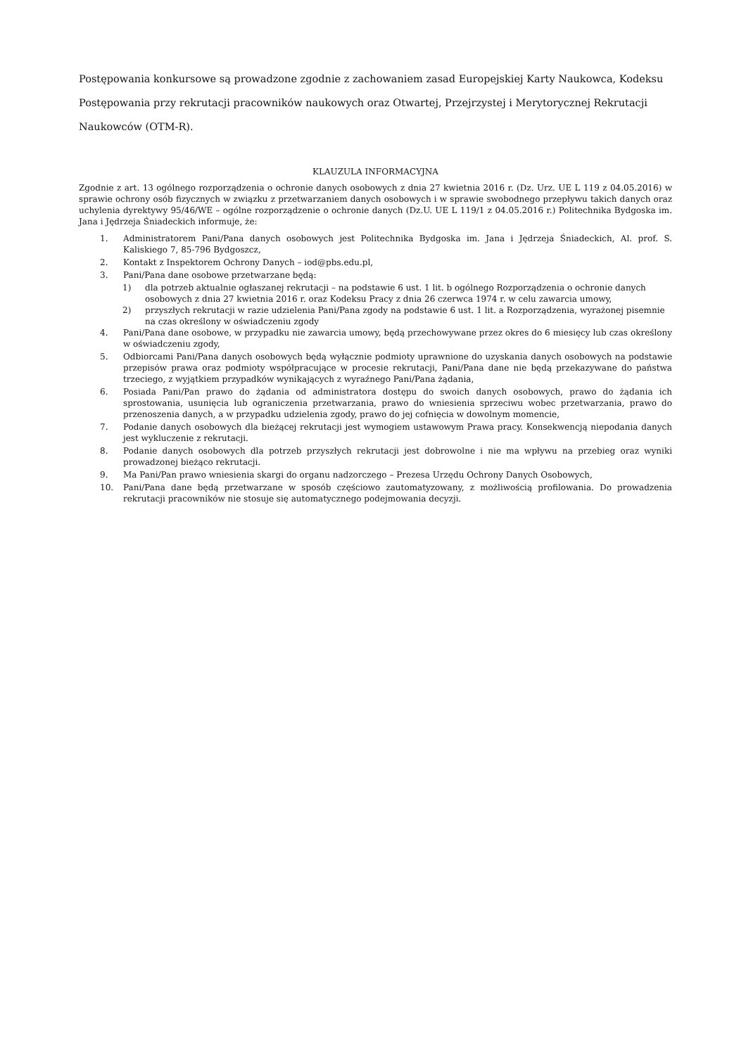Postępowania konkursowe są prowadzone zgodnie z zachowaniem zasad Europejskiej Karty Naukowca, Kodeksu Postępowania przy rekrutacji pracowników naukowych oraz Otwartej, Przejrzystej i Merytorycznej Rekrutacji Naukowców (OTM-R).
KLAUZULA INFORMACYJNA
Zgodnie z art. 13 ogólnego rozporządzenia o ochronie danych osobowych z dnia 27 kwietnia 2016 r. (Dz. Urz. UE L 119 z 04.05.2016) w sprawie ochrony osób fizycznych w związku z przetwarzaniem danych osobowych i w sprawie swobodnego przepływu takich danych oraz uchylenia dyrektywy 95/46/WE – ogólne rozporządzenie o ochronie danych (Dz.U. UE L 119/1 z 04.05.2016 r.) Politechnika Bydgoska im. Jana i Jędrzeja Śniadeckich informuje, że:
1. Administratorem Pani/Pana danych osobowych jest Politechnika Bydgoska im. Jana i Jędrzeja Śniadeckich, Al. prof. S. Kaliskiego 7, 85-796 Bydgoszcz,
2. Kontakt z Inspektorem Ochrony Danych – iod@pbs.edu.pl,
3. Pani/Pana dane osobowe przetwarzane będą:
1) dla potrzeb aktualnie ogłaszanej rekrutacji – na podstawie 6 ust. 1 lit. b ogólnego Rozporządzenia o ochronie danych osobowych z dnia 27 kwietnia 2016 r. oraz Kodeksu Pracy z dnia 26 czerwca 1974 r. w celu zawarcia umowy,
2) przyszłych rekrutacji w razie udzielenia Pani/Pana zgody na podstawie 6 ust. 1 lit. a Rozporządzenia, wyrażonej pisemnie na czas określony w oświadczeniu zgody
4. Pani/Pana dane osobowe, w przypadku nie zawarcia umowy, będą przechowywane przez okres do 6 miesięcy lub czas określony w oświadczeniu zgody,
5. Odbiorcami Pani/Pana danych osobowych będą wyłącznie podmioty uprawnione do uzyskania danych osobowych na podstawie przepisów prawa oraz podmioty współpracujące w procesie rekrutacji, Pani/Pana dane nie będą przekazywane do państwa trzeciego, z wyjątkiem przypadków wynikających z wyraźnego Pani/Pana żądania,
6. Posiada Pani/Pan prawo do żądania od administratora dostępu do swoich danych osobowych, prawo do żądania ich sprostowania, usunięcia lub ograniczenia przetwarzania, prawo do wniesienia sprzeciwu wobec przetwarzania, prawo do przenoszenia danych, a w przypadku udzielenia zgody, prawo do jej cofnięcia w dowolnym momencie,
7. Podanie danych osobowych dla bieżącej rekrutacji jest wymogiem ustawowym Prawa pracy. Konsekwencją niepodania danych jest wykluczenie z rekrutacji.
8. Podanie danych osobowych dla potrzeb przyszłych rekrutacji jest dobrowolne i nie ma wpływu na przebieg oraz wyniki prowadzonej bieżąco rekrutacji.
9. Ma Pani/Pan prawo wniesienia skargi do organu nadzorczego – Prezesa Urzędu Ochrony Danych Osobowych,
10. Pani/Pana dane będą przetwarzane w sposób częściowo zautomatyzowany, z możliwością profilowania. Do prowadzenia rekrutacji pracowników nie stosuje się automatycznego podejmowania decyzji.